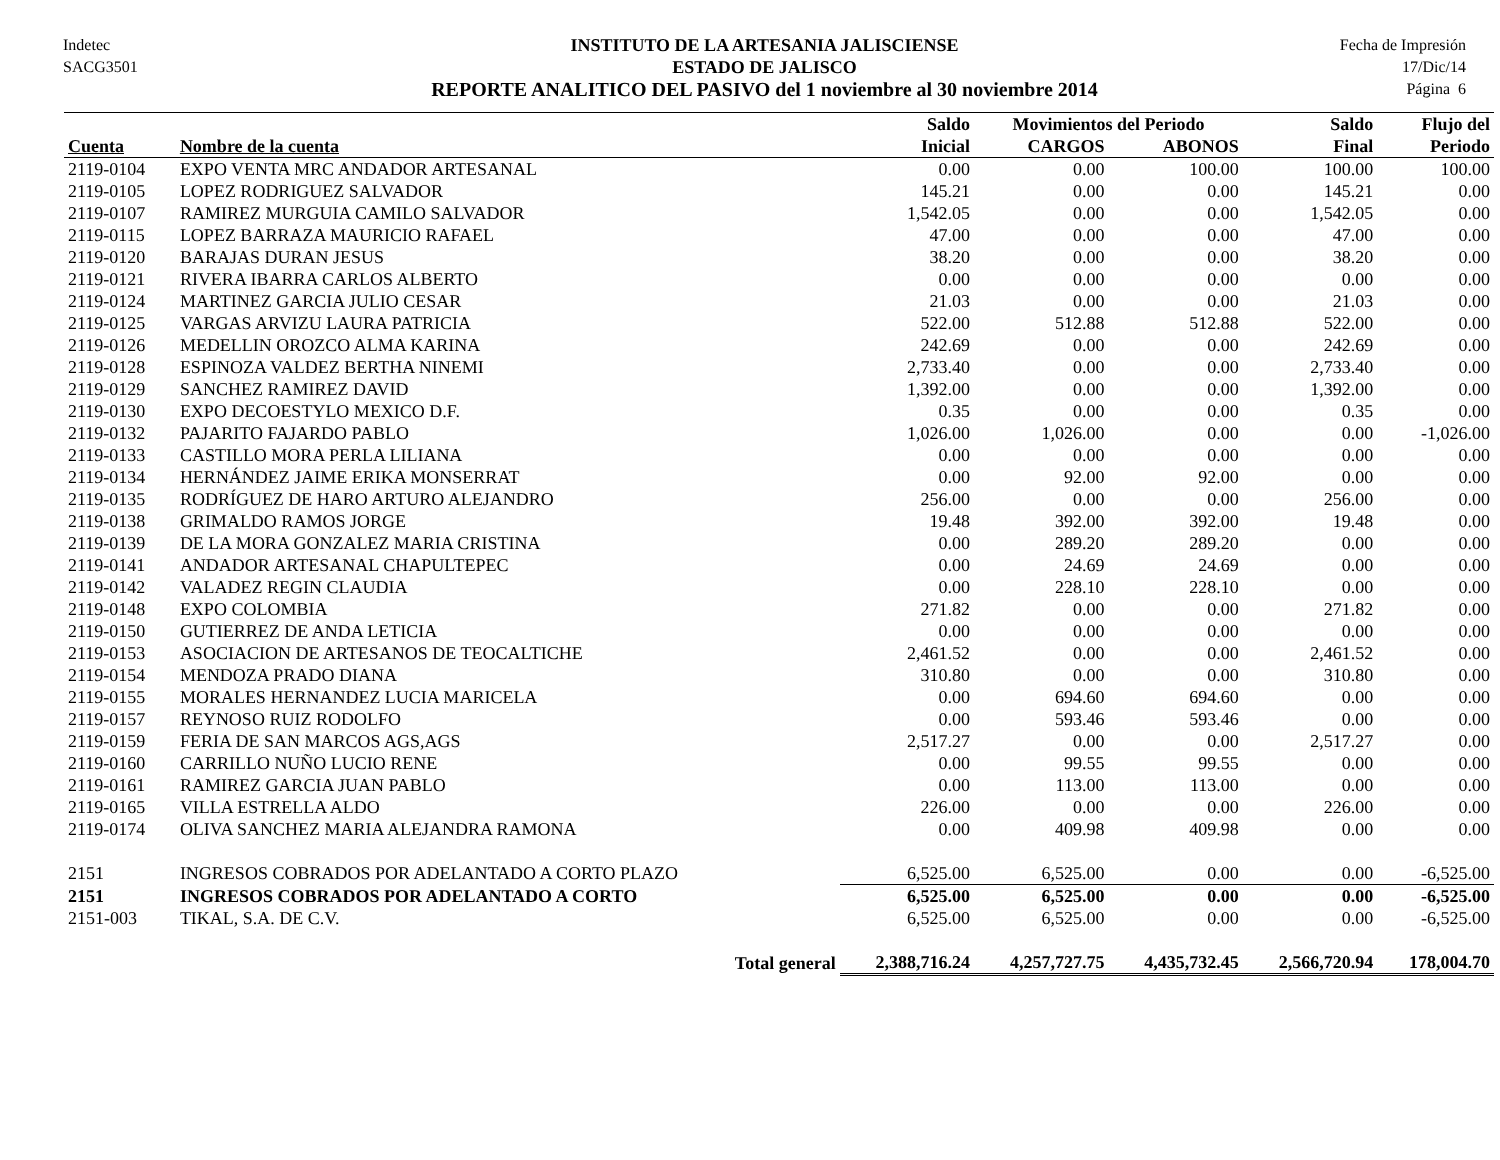Indetec
SACG3501
INSTITUTO DE LA ARTESANIA JALISCIENSE
ESTADO DE JALISCO
REPORTE ANALITICO DEL PASIVO del 1 noviembre al 30 noviembre 2014
Fecha de Impresión
17/Dic/14
Página 6
| | | Saldo | Movimientos del Periodo | | Saldo | Flujo del |
| --- | --- | --- | --- | --- | --- | --- |
| Cuenta | Nombre de la cuenta | Inicial | CARGOS | ABONOS | Final | Periodo |
| 2119-0104 | EXPO VENTA MRC ANDADOR ARTESANAL | 0.00 | 0.00 | 100.00 | 100.00 | 100.00 |
| 2119-0105 | LOPEZ RODRIGUEZ SALVADOR | 145.21 | 0.00 | 0.00 | 145.21 | 0.00 |
| 2119-0107 | RAMIREZ MURGUIA CAMILO SALVADOR | 1,542.05 | 0.00 | 0.00 | 1,542.05 | 0.00 |
| 2119-0115 | LOPEZ BARRAZA MAURICIO RAFAEL | 47.00 | 0.00 | 0.00 | 47.00 | 0.00 |
| 2119-0120 | BARAJAS DURAN JESUS | 38.20 | 0.00 | 0.00 | 38.20 | 0.00 |
| 2119-0121 | RIVERA IBARRA CARLOS ALBERTO | 0.00 | 0.00 | 0.00 | 0.00 | 0.00 |
| 2119-0124 | MARTINEZ GARCIA JULIO CESAR | 21.03 | 0.00 | 0.00 | 21.03 | 0.00 |
| 2119-0125 | VARGAS ARVIZU LAURA PATRICIA | 522.00 | 512.88 | 512.88 | 522.00 | 0.00 |
| 2119-0126 | MEDELLIN OROZCO ALMA KARINA | 242.69 | 0.00 | 0.00 | 242.69 | 0.00 |
| 2119-0128 | ESPINOZA VALDEZ BERTHA NINEMI | 2,733.40 | 0.00 | 0.00 | 2,733.40 | 0.00 |
| 2119-0129 | SANCHEZ RAMIREZ DAVID | 1,392.00 | 0.00 | 0.00 | 1,392.00 | 0.00 |
| 2119-0130 | EXPO DECOESTYLO MEXICO D.F. | 0.35 | 0.00 | 0.00 | 0.35 | 0.00 |
| 2119-0132 | PAJARITO FAJARDO PABLO | 1,026.00 | 1,026.00 | 0.00 | 0.00 | -1,026.00 |
| 2119-0133 | CASTILLO MORA PERLA LILIANA | 0.00 | 0.00 | 0.00 | 0.00 | 0.00 |
| 2119-0134 | HERNÁNDEZ JAIME ERIKA MONSERRAT | 0.00 | 92.00 | 92.00 | 0.00 | 0.00 |
| 2119-0135 | RODRÍGUEZ DE HARO ARTURO ALEJANDRO | 256.00 | 0.00 | 0.00 | 256.00 | 0.00 |
| 2119-0138 | GRIMALDO RAMOS JORGE | 19.48 | 392.00 | 392.00 | 19.48 | 0.00 |
| 2119-0139 | DE LA MORA GONZALEZ MARIA CRISTINA | 0.00 | 289.20 | 289.20 | 0.00 | 0.00 |
| 2119-0141 | ANDADOR ARTESANAL CHAPULTEPEC | 0.00 | 24.69 | 24.69 | 0.00 | 0.00 |
| 2119-0142 | VALADEZ REGIN CLAUDIA | 0.00 | 228.10 | 228.10 | 0.00 | 0.00 |
| 2119-0148 | EXPO COLOMBIA | 271.82 | 0.00 | 0.00 | 271.82 | 0.00 |
| 2119-0150 | GUTIERREZ DE ANDA LETICIA | 0.00 | 0.00 | 0.00 | 0.00 | 0.00 |
| 2119-0153 | ASOCIACION DE ARTESANOS DE TEOCALTICHE | 2,461.52 | 0.00 | 0.00 | 2,461.52 | 0.00 |
| 2119-0154 | MENDOZA PRADO DIANA | 310.80 | 0.00 | 0.00 | 310.80 | 0.00 |
| 2119-0155 | MORALES HERNANDEZ LUCIA MARICELA | 0.00 | 694.60 | 694.60 | 0.00 | 0.00 |
| 2119-0157 | REYNOSO RUIZ RODOLFO | 0.00 | 593.46 | 593.46 | 0.00 | 0.00 |
| 2119-0159 | FERIA DE SAN MARCOS AGS,AGS | 2,517.27 | 0.00 | 0.00 | 2,517.27 | 0.00 |
| 2119-0160 | CARRILLO NUÑO LUCIO RENE | 0.00 | 99.55 | 99.55 | 0.00 | 0.00 |
| 2119-0161 | RAMIREZ GARCIA JUAN PABLO | 0.00 | 113.00 | 113.00 | 0.00 | 0.00 |
| 2119-0165 | VILLA ESTRELLA ALDO | 226.00 | 0.00 | 0.00 | 226.00 | 0.00 |
| 2119-0174 | OLIVA SANCHEZ MARIA ALEJANDRA RAMONA | 0.00 | 409.98 | 409.98 | 0.00 | 0.00 |
| 2151 | INGRESOS COBRADOS POR ADELANTADO A CORTO PLAZO | 6,525.00 | 6,525.00 | 0.00 | 0.00 | -6,525.00 |
| 2151 | INGRESOS COBRADOS POR ADELANTADO A CORTO | 6,525.00 | 6,525.00 | 0.00 | 0.00 | -6,525.00 |
| 2151-003 | TIKAL, S.A. DE C.V. | 6,525.00 | 6,525.00 | 0.00 | 0.00 | -6,525.00 |
| | Total general | 2,388,716.24 | 4,257,727.75 | 4,435,732.45 | 2,566,720.94 | 178,004.70 |